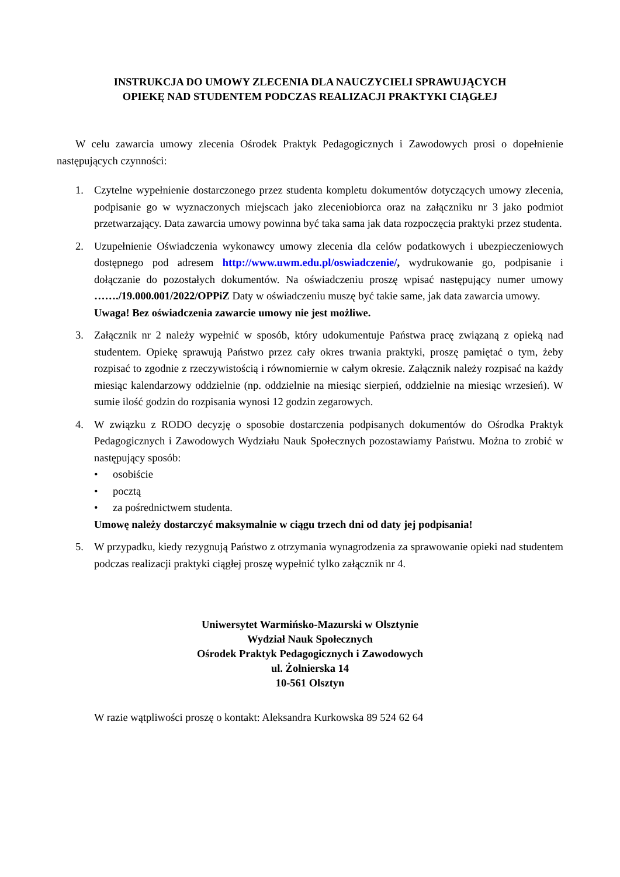INSTRUKCJA DO UMOWY ZLECENIA DLA NAUCZYCIELI SPRAWUJĄCYCH
OPIEKĘ NAD STUDENTEM PODCZAS REALIZACJI PRAKTYKI CIĄGŁEJ
W celu zawarcia umowy zlecenia Ośrodek Praktyk Pedagogicznych i Zawodowych prosi o dopełnienie następujących czynności:
1. Czytelne wypełnienie dostarczonego przez studenta kompletu dokumentów dotyczących umowy zlecenia, podpisanie go w wyznaczonych miejscach jako zleceniobiorca oraz na załączniku nr 3 jako podmiot przetwarzający. Data zawarcia umowy powinna być taka sama jak data rozpoczęcia praktyki przez studenta.
2. Uzupełnienie Oświadczenia wykonawcy umowy zlecenia dla celów podatkowych i ubezpieczeniowych dostępnego pod adresem http://www.uwm.edu.pl/oswiadczenie/, wydrukowanie go, podpisanie i dołączanie do pozostałych dokumentów. Na oświadczeniu proszę wpisać następujący numer umowy ……./19.000.001/2022/OPPiZ Daty w oświadczeniu muszę być takie same, jak data zawarcia umowy.
Uwaga! Bez oświadczenia zawarcie umowy nie jest możliwe.
3. Załącznik nr 2 należy wypełnić w sposób, który udokumentuje Państwa pracę związaną z opieką nad studentem. Opiekę sprawują Państwo przez cały okres trwania praktyki, proszę pamiętać o tym, żeby rozpisać to zgodnie z rzeczywistością i równomiernie w całym okresie. Załącznik należy rozpisać na każdy miesiąc kalendarzowy oddzielnie (np. oddzielnie na miesiąc sierpień, oddzielnie na miesiąc wrzesień). W sumie ilość godzin do rozpisania wynosi 12 godzin zegarowych.
4. W związku z RODO decyzję o sposobie dostarczenia podpisanych dokumentów do Ośrodka Praktyk Pedagogicznych i Zawodowych Wydziału Nauk Społecznych pozostawiamy Państwu. Można to zrobić w następujący sposób:
• osobiście
• pocztą
• za pośrednictwem studenta.
Umowę należy dostarczyć maksymalnie w ciągu trzech dni od daty jej podpisania!
5. W przypadku, kiedy rezygnują Państwo z otrzymania wynagrodzenia za sprawowanie opieki nad studentem podczas realizacji praktyki ciągłej proszę wypełnić tylko załącznik nr 4.
Uniwersytet Warmińsko-Mazurski w Olsztynie
Wydział Nauk Społecznych
Ośrodek Praktyk Pedagogicznych i Zawodowych
ul. Żołnierska 14
10-561 Olsztyn
W razie wątpliwości proszę o kontakt: Aleksandra Kurkowska 89 524 62 64